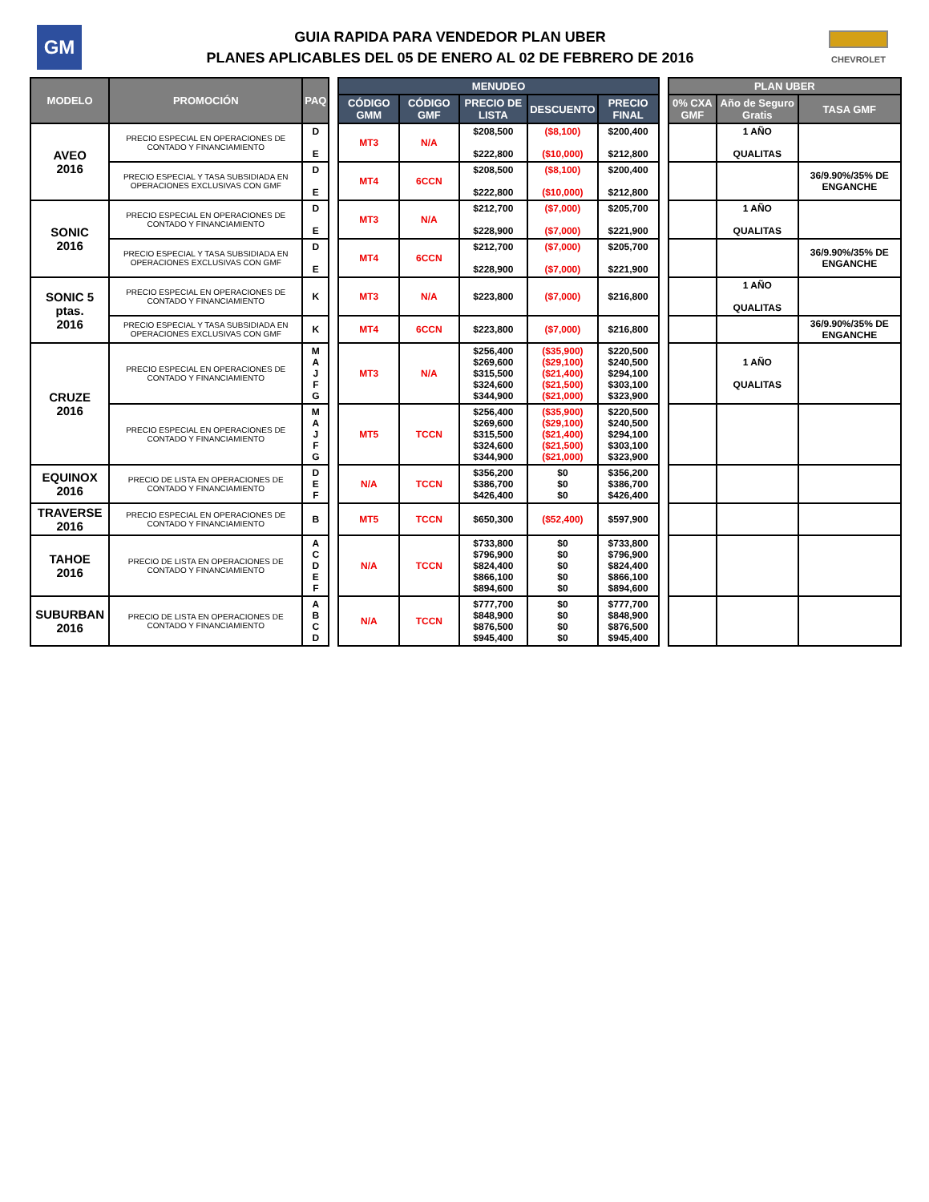GM
GUIA RAPIDA PARA VENDEDOR PLAN UBER
PLANES APLICABLES DEL 05 DE ENERO AL 02 DE FEBRERO DE 2016
CHEVROLET
| MODELO | PROMOCIÓN | PAQ | | MENUDEO | | | | | | PLAN UBER | | |
| | | | | CÓDIGO GMM | CÓDIGO GMF | PRECIO DE LISTA | DESCUENTO | PRECIO FINAL | | 0% CXA GMF | Año de Seguro Gratis | TASA GMF |
| AVEO 2016 | PRECIO ESPECIAL EN OPERACIONES DE CONTADO Y FINANCIAMIENTO | D E | | MT3 | N/A | $208,500 $222,800 | ($8,100) ($10,000) | $200,400 $212,800 | | | 1 AÑO QUALITAS | |
| | PRECIO ESPECIAL Y TASA SUBSIDIADA EN OPERACIONES EXCLUSIVAS CON GMF | D E | | MT4 | 6CCN | $208,500 $222,800 | ($8,100) ($10,000) | $200,400 $212,800 | | | | 36/9.90%/35% DE ENGANCHE |
| SONIC 2016 | PRECIO ESPECIAL EN OPERACIONES DE CONTADO Y FINANCIAMIENTO | D E | | MT3 | N/A | $212,700 $228,900 | ($7,000) ($7,000) | $205,700 $221,900 | | | 1 AÑO QUALITAS | |
| | PRECIO ESPECIAL Y TASA SUBSIDIADA EN OPERACIONES EXCLUSIVAS CON GMF | D E | | MT4 | 6CCN | $212,700 $228,900 | ($7,000) ($7,000) | $205,700 $221,900 | | | | 36/9.90%/35% DE ENGANCHE |
| SONIC 5 ptas. 2016 | PRECIO ESPECIAL EN OPERACIONES DE CONTADO Y FINANCIAMIENTO | K | | MT3 | N/A | $223,800 | ($7,000) | $216,800 | | | 1 AÑO QUALITAS | |
| | PRECIO ESPECIAL Y TASA SUBSIDIADA EN OPERACIONES EXCLUSIVAS CON GMF | K | | MT4 | 6CCN | $223,800 | ($7,000) | $216,800 | | | | 36/9.90%/35% DE ENGANCHE |
| CRUZE 2016 | PRECIO ESPECIAL EN OPERACIONES DE CONTADO Y FINANCIAMIENTO | M A J F G | | MT3 | N/A | $256,400 $269,600 $315,500 $324,600 $344,900 | ($35,900) ($29,100) ($21,400) ($21,500) ($21,000) | $220,500 $240,500 $294,100 $303,100 $323,900 | | | 1 AÑO QUALITAS | |
| | PRECIO ESPECIAL EN OPERACIONES DE CONTADO Y FINANCIAMIENTO | M A J F G | | MT5 | TCCN | $256,400 $269,600 $315,500 $324,600 $344,900 | ($35,900) ($29,100) ($21,400) ($21,500) ($21,000) | $220,500 $240,500 $294,100 $303,100 $323,900 | | | | |
| EQUINOX 2016 | PRECIO DE LISTA EN OPERACIONES DE CONTADO Y FINANCIAMIENTO | D E F | | N/A | TCCN | $356,200 $386,700 $426,400 | $0 $0 $0 | $356,200 $386,700 $426,400 | | | | |
| TRAVERSE 2016 | PRECIO ESPECIAL EN OPERACIONES DE CONTADO Y FINANCIAMIENTO | B | | MT5 | TCCN | $650,300 | ($52,400) | $597,900 | | | | |
| TAHOE 2016 | PRECIO DE LISTA EN OPERACIONES DE CONTADO Y FINANCIAMIENTO | A C D E F | | N/A | TCCN | $733,800 $796,900 $824,400 $866,100 $894,600 | $0 $0 $0 $0 $0 | $733,800 $796,900 $824,400 $866,100 $894,600 | | | | |
| SUBURBAN 2016 | PRECIO DE LISTA EN OPERACIONES DE CONTADO Y FINANCIAMIENTO | A B C D | | N/A | TCCN | $777,700 $848,900 $876,500 $945,400 | $0 $0 $0 $0 | $777,700 $848,900 $876,500 $945,400 | | | | |